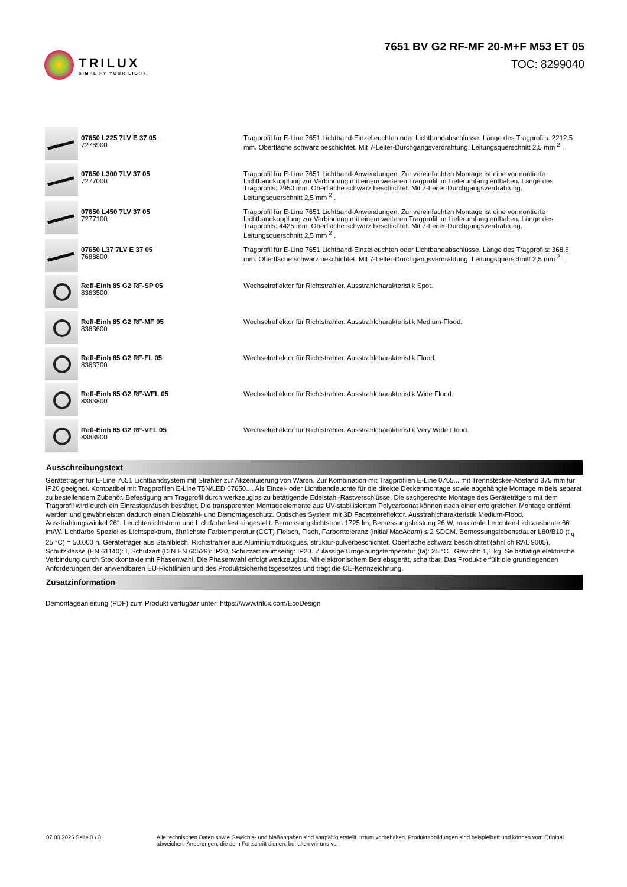TRILUX
SIMPLIFY YOUR LIGHT.
7651 BV G2 RF-MF 20-M+F M53 ET 05
TOC: 8299040
| | 07650 L225 7LV E 37 05 7276900 | Tragprofil für E-Line 7651 Lichtband-Einzelleuchten oder Lichtbandabschlüsse. Länge des Tragprofils: 2212,5 mm. Oberfläche schwarz beschichtet. Mit 7-Leiter-Durchgangsverdrahtung. Leitungsquerschnitt 2,5 mm <sup>2</sup> . |
| | 07650 L300 7LV 37 05 7277000 | Tragprofil für E-Line 7651 Lichtband-Anwendungen. Zur vereinfachten Montage ist eine vormontierte Lichtbandkupplung zur Verbindung mit einem weiteren Tragprofil im Lieferumfang enthalten. Länge des Tragprofils: 2950 mm. Oberfläche schwarz beschichtet. Mit 7-Leiter-Durchgangsverdrahtung. Leitungsquerschnitt 2,5 mm <sup>2</sup> . |
| | 07650 L450 7LV 37 05 7277100 | Tragprofil für E-Line 7651 Lichtband-Anwendungen. Zur vereinfachten Montage ist eine vormontierte Lichtbandkupplung zur Verbindung mit einem weiteren Tragprofil im Lieferumfang enthalten. Länge des Tragprofils: 4425 mm. Oberfläche schwarz beschichtet. Mit 7-Leiter-Durchgangsverdrahtung. Leitungsquerschnitt 2,5 mm <sup>2</sup> . |
| | 07650 L37 7LV E 37 05 7688800 | Tragprofil für E-Line 7651 Lichtband-Einzelleuchten oder Lichtbandabschlüsse. Länge des Tragprofils: 368,8 mm. Oberfläche schwarz beschichtet. Mit 7-Leiter-Durchgangsverdrahtung. Leitungsquerschnitt 2,5 mm <sup>2</sup> . |
| | Refl-Einh 85 G2 RF-SP 05 8363500 | Wechselreflektor für Richtstrahler. Ausstrahlcharakteristik Spot. |
| | Refl-Einh 85 G2 RF-MF 05 8363600 | Wechselreflektor für Richtstrahler. Ausstrahlcharakteristik Medium-Flood. |
| | Refl-Einh 85 G2 RF-FL 05 8363700 | Wechselreflektor für Richtstrahler. Ausstrahlcharakteristik Flood. |
| | Refl-Einh 85 G2 RF-WFL 05 8363800 | Wechselreflektor für Richtstrahler. Ausstrahlcharakteristik Wide Flood. |
| | Refl-Einh 85 G2 RF-VFL 05 8363900 | Wechselreflektor für Richtstrahler. Ausstrahlcharakteristik Very Wide Flood. |
Ausschreibungstext
Geräteträger für E-Line 7651 Lichtbandsystem mit Strahler zur Akzentuierung von Waren. Zur Kombination mit Tragprofilen E-Line 0765... mit Trennstecker-Abstand 375 mm für IP20 geeignet. Kompatibel mit Tragprofilen E-Line T5N/LED 07650.... Als Einzel- oder Lichtbandleuchte für die direkte Deckenmontage sowie abgehängte Montage mittels separat zu bestellendem Zubehör. Befestigung am Tragprofil durch werkzeuglos zu betätigende Edelstahl-Rastverschlüsse. Die sachgerechte Montage des Geräteträgers mit dem Tragprofil wird durch ein Einrastgeräusch bestätigt. Die transparenten Montageelemente aus UV-stabilisiertem Polycarbonat können nach einer erfolgreichen Montage entfernt werden und gewährleisten dadurch einen Diebstahl- und Demontageschutz. Optisches System mit 3D Facettenreflektor. Ausstrahlcharakteristik Medium-Flood. Ausstrahlungswinkel 26°. Leuchtenlichtstrom und Lichtfarbe fest eingestellt. Bemessungslichtstrom 1725 lm, Bemessungsleistung 26 W, maximale Leuchten-Lichtausbeute 66 lm/W. Lichtfarbe Spezielles Lichtspektrum, ähnlichste Farbtemperatur (CCT) Fleisch, Fisch, Farborttoleranz (initial MacAdam) ≤ 2 SDCM. Bemessungslebensdauer L80/B10 (t <sub>q</sub> 25 °C) = 50.000 h. Geräteträger aus Stahlblech. Richtstrahler aus Aluminiumdruckguss, struktur-pulverbeschichtet. Oberfläche schwarz beschichtet (ähnlich RAL 9005). Schutzklasse (EN 61140): I, Schutzart (DIN EN 60529): IP20, Schutzart raumseitig: IP20. Zulässige Umgebungstemperatur (ta): 25 °C . Gewicht: 1,1 kg. Selbsttätige elektrische Verbindung durch Steckkontakte mit Phasenwahl. Die Phasenwahl erfolgt werkzeuglos. Mit elektronischem Betriebsgerät, schaltbar. Das Produkt erfüllt die grundlegenden Anforderungen der anwendbaren EU-Richtlinien und des Produktsicherheitsgesetzes und trägt die CE-Kennzeichnung.
Zusatzinformation
Demontageanleitung (PDF) zum Produkt verfügbar unter: https://www.trilux.com/EcoDesign
07.03.2025 Seite 3 / 3 Alle technischen Daten sowie Gewichts- und Maßangaben sind sorgfältig erstellt. Irrtum vorbehalten. Produktabbildungen sind beispielhaft und können vom Original abweichen. Änderungen, die dem Fortschritt dienen, behalten wir uns vor.